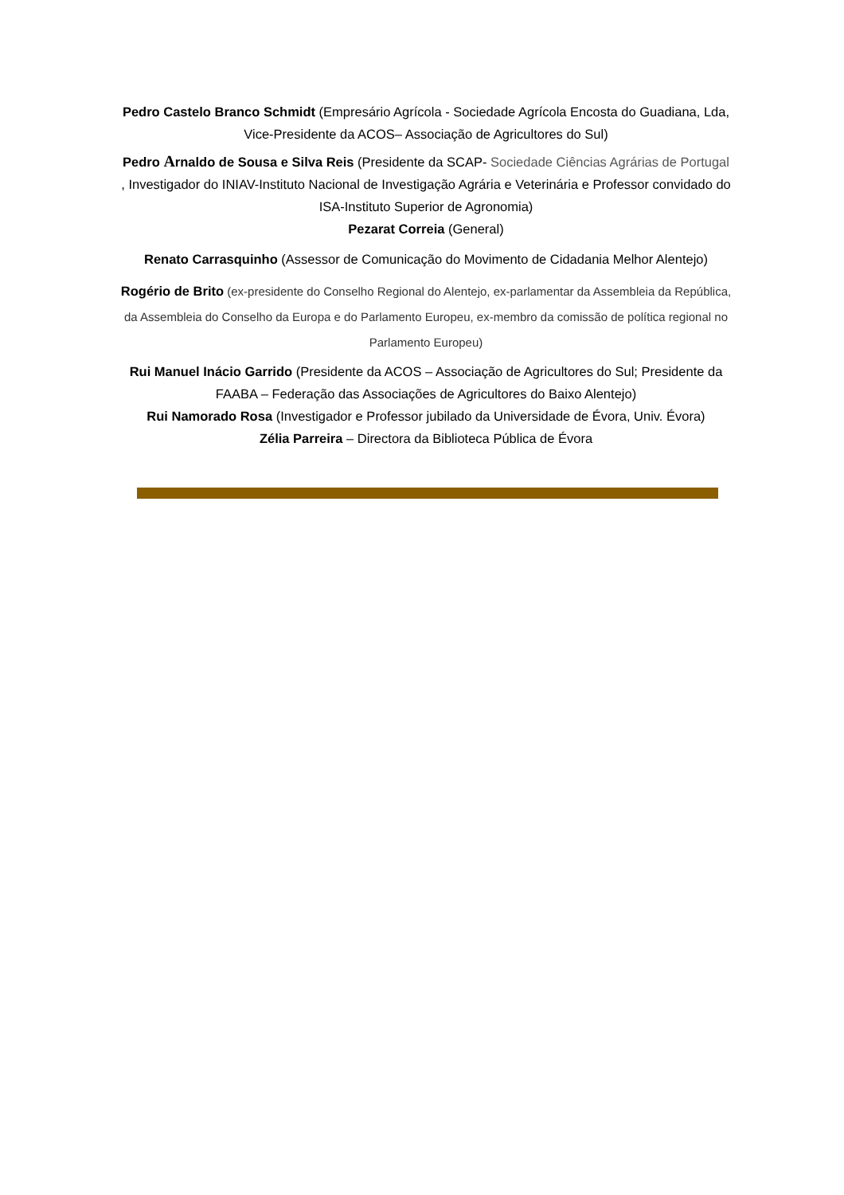Pedro Castelo Branco Schmidt (Empresário Agrícola - Sociedade Agrícola Encosta do Guadiana, Lda, Vice-Presidente da ACOS– Associação de Agricultores do Sul)
Pedro Arnaldo de Sousa e Silva Reis (Presidente da SCAP- Sociedade Ciências Agrárias de Portugal , Investigador do INIAV-Instituto Nacional de Investigação Agrária e Veterinária e Professor convidado do ISA-Instituto Superior de Agronomia)
Pezarat Correia (General)
Renato Carrasquinho (Assessor de Comunicação do Movimento de Cidadania Melhor Alentejo)
Rogério de Brito (ex-presidente do Conselho Regional do Alentejo, ex-parlamentar da Assembleia da República, da Assembleia do Conselho da Europa e do Parlamento Europeu, ex-membro da comissão de política regional no Parlamento Europeu)
Rui Manuel Inácio Garrido (Presidente da ACOS – Associação de Agricultores do Sul; Presidente da FAABA – Federação das Associações de Agricultores do Baixo Alentejo)
Rui Namorado Rosa (Investigador e Professor jubilado da Universidade de Évora, Univ. Évora)
Zélia Parreira – Directora da Biblioteca Pública de Évora